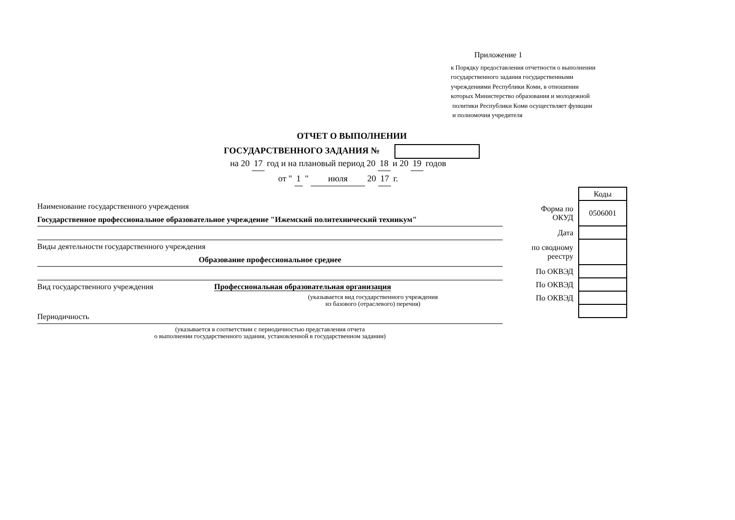Приложение 1
к Порядку предоставления отчетности о выполнении
государственного задания государственными
учреждениями Республики Коми, в отношении
которых Министерство образования и молодежной
политики Республики Коми осуществляет функции
и полномочия учредителя
ОТЧЕТ О ВЫПОЛНЕНИИ
ГОСУДАРСТВЕННОГО ЗАДАНИЯ №
на 20 17 год и на плановый период 20 18 и 20 19 годов
от " 1 " июля 20 17 г.
Наименование государственного учреждения
Государственное профессиональное образовательное учреждение "Ижемский политехнический техникум"
Виды деятельности государственного учреждения
Образование профессиональное среднее
Вид государственного учреждения Профессиональная образовательная организация
(указывается вид государственного учреждения
из базового (отраслевого) перечня)
Периодичность
(указывается в соответствии с периодичностью представления отчета
о выполнении государственного задания, установленной в государственном задании)
| | Коды |
| Форма по ОКУД | 0506001 |
| Дата | |
| по сводному реестру | |
| По ОКВЭД | |
| По ОКВЭД | |
| По ОКВЭД | |